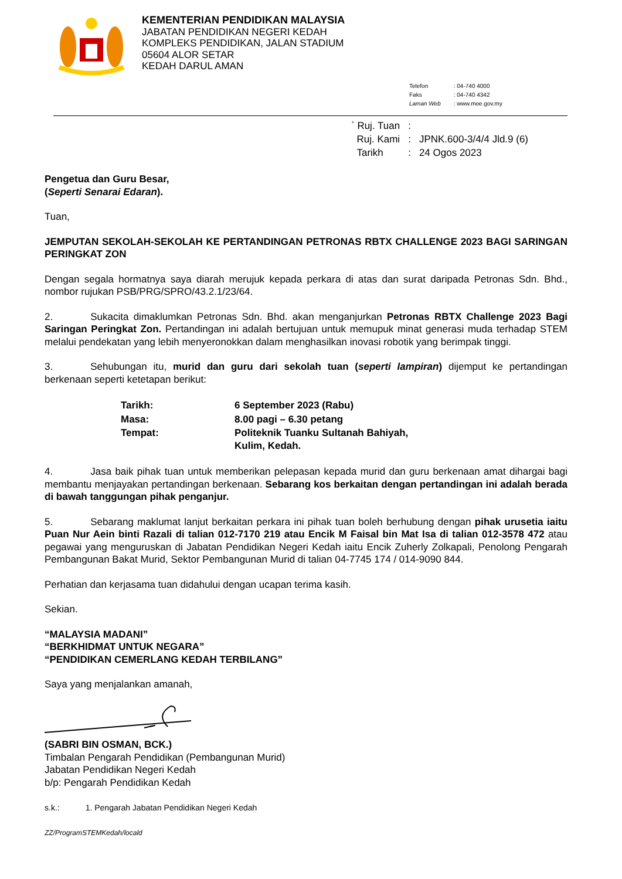KEMENTERIAN PENDIDIKAN MALAYSIA
JABATAN PENDIDIKAN NEGERI KEDAH
KOMPLEKS PENDIDIKAN, JALAN STADIUM
05604 ALOR SETAR
KEDAH DARUL AMAN
| Telefon | : 04-740 4000 |
| Faks | : 04-740 4342 |
| Laman Web | : www.moe.gov.my |
| ` Ruj. Tuan | : | |
| Ruj. Kami | : | JPNK.600-3/4/4 Jld.9 (6) |
| Tarikh | : | 24 Ogos 2023 |
Pengetua dan Guru Besar,
(Seperti Senarai Edaran).
Tuan,
JEMPUTAN SEKOLAH-SEKOLAH KE PERTANDINGAN PETRONAS RBTX CHALLENGE 2023 BAGI SARINGAN PERINGKAT ZON
Dengan segala hormatnya saya diarah merujuk kepada perkara di atas dan surat daripada Petronas Sdn. Bhd., nombor rujukan PSB/PRG/SPRO/43.2.1/23/64.
2. Sukacita dimaklumkan Petronas Sdn. Bhd. akan menganjurkan Petronas RBTX Challenge 2023 Bagi Saringan Peringkat Zon. Pertandingan ini adalah bertujuan untuk memupuk minat generasi muda terhadap STEM melalui pendekatan yang lebih menyeronokkan dalam menghasilkan inovasi robotik yang berimpak tinggi.
3. Sehubungan itu, murid dan guru dari sekolah tuan (seperti lampiran) dijemput ke pertandingan berkenaan seperti ketetapan berikut:
| Tarikh: | 6 September 2023 (Rabu) |
| Masa: | 8.00 pagi – 6.30 petang |
| Tempat: | Politeknik Tuanku Sultanah Bahiyah, Kulim, Kedah. |
4. Jasa baik pihak tuan untuk memberikan pelepasan kepada murid dan guru berkenaan amat dihargai bagi membantu menjayakan pertandingan berkenaan. Sebarang kos berkaitan dengan pertandingan ini adalah berada di bawah tanggungan pihak penganjur.
5. Sebarang maklumat lanjut berkaitan perkara ini pihak tuan boleh berhubung dengan pihak urusetia iaitu Puan Nur Aein binti Razali di talian 012-7170 219 atau Encik M Faisal bin Mat Isa di talian 012-3578 472 atau pegawai yang menguruskan di Jabatan Pendidikan Negeri Kedah iaitu Encik Zuherly Zolkapali, Penolong Pengarah Pembangunan Bakat Murid, Sektor Pembangunan Murid di talian 04-7745 174 / 014-9090 844.
Perhatian dan kerjasama tuan didahului dengan ucapan terima kasih.
Sekian.
“MALAYSIA MADANI”
“BERKHIDMAT UNTUK NEGARA”
“PENDIDIKAN CEMERLANG KEDAH TERBILANG”
Saya yang menjalankan amanah,
(SABRI BIN OSMAN, BCK.)
Timbalan Pengarah Pendidikan (Pembangunan Murid)
Jabatan Pendidikan Negeri Kedah
b/p: Pengarah Pendidikan Kedah
s.k.: 1. Pengarah Jabatan Pendidikan Negeri Kedah
ZZ/ProgramSTEMKedah/locald